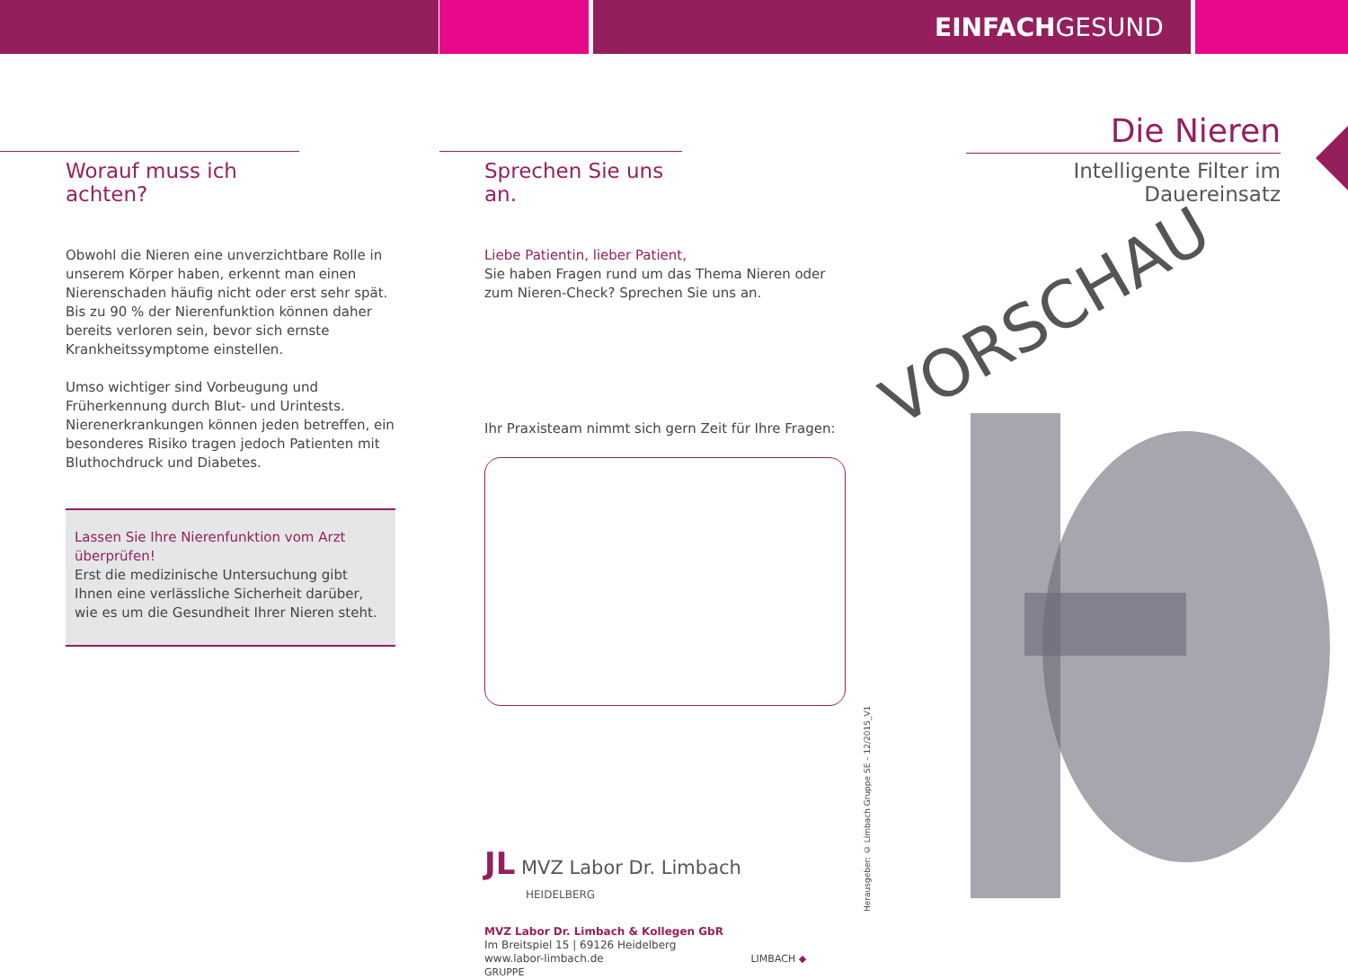EINFACHGESUND
Worauf muss ich achten?
Obwohl die Nieren eine unverzichtbare Rolle in unserem Körper haben, erkennt man einen Nierenschaden häufig nicht oder erst sehr spät. Bis zu 90 % der Nierenfunktion können daher bereits verloren sein, bevor sich ernste Krankheitssymptome einstellen.
Umso wichtiger sind Vorbeugung und Früherkennung durch Blut- und Urintests. Nierenerkrankungen können jeden betreffen, ein besonderes Risiko tragen jedoch Patienten mit Bluthochdruck und Diabetes.
Lassen Sie Ihre Nierenfunktion vom Arzt überprüfen!
Erst die medizinische Untersuchung gibt Ihnen eine verlässliche Sicherheit darüber, wie es um die Gesundheit Ihrer Nieren steht.
Sprechen Sie uns an.
Liebe Patientin, lieber Patient,
Sie haben Fragen rund um das Thema Nieren oder zum Nieren-Check? Sprechen Sie uns an.
Ihr Praxisteam nimmt sich gern Zeit für Ihre Fragen:
JL MVZ Labor Dr. Limbach
HEIDELBERG
MVZ Labor Dr. Limbach & Kollegen GbR
Im Breitspiel 15 | 69126 Heidelberg
www.labor-limbach.de LIMBACH ◆ GRUPPE
Herausgeber: © Limbach Gruppe SE – 12/2015_V1
Die Nieren
Intelligente Filter im Dauereinsatz
VORSCHAU